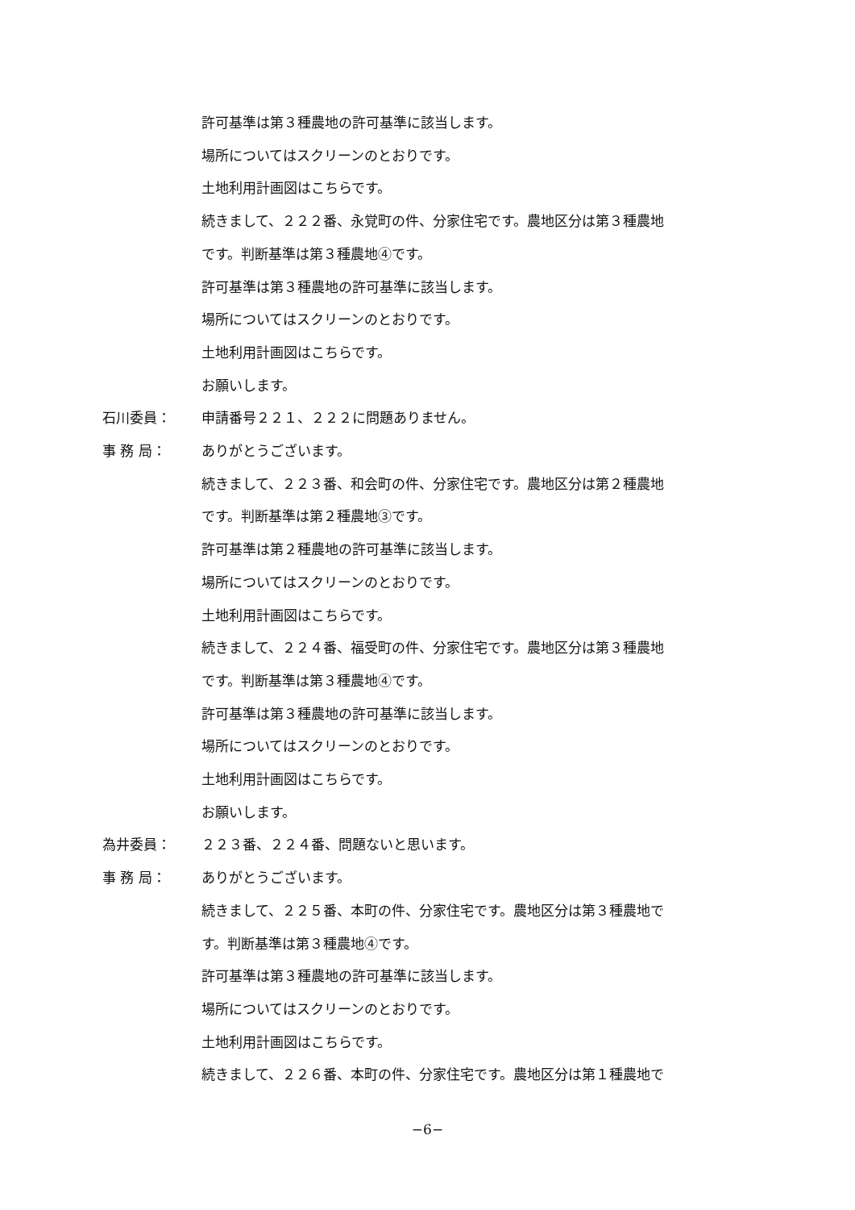許可基準は第３種農地の許可基準に該当します。
場所についてはスクリーンのとおりです。
土地利用計画図はこちらです。
続きまして、２２２番、永覚町の件、分家住宅です。農地区分は第３種農地
です。判断基準は第３種農地④です。
許可基準は第３種農地の許可基準に該当します。
場所についてはスクリーンのとおりです。
土地利用計画図はこちらです。
お願いします。
石川委員： 申請番号２２１、２２２に問題ありません。
事 務 局： ありがとうございます。
続きまして、２２３番、和会町の件、分家住宅です。農地区分は第２種農地
です。判断基準は第２種農地③です。
許可基準は第２種農地の許可基準に該当します。
場所についてはスクリーンのとおりです。
土地利用計画図はこちらです。
続きまして、２２４番、福受町の件、分家住宅です。農地区分は第３種農地
です。判断基準は第３種農地④です。
許可基準は第３種農地の許可基準に該当します。
場所についてはスクリーンのとおりです。
土地利用計画図はこちらです。
お願いします。
為井委員： ２２３番、２２４番、問題ないと思います。
事 務 局： ありがとうございます。
続きまして、２２５番、本町の件、分家住宅です。農地区分は第３種農地で
す。判断基準は第３種農地④です。
許可基準は第３種農地の許可基準に該当します。
場所についてはスクリーンのとおりです。
土地利用計画図はこちらです。
続きまして、２２６番、本町の件、分家住宅です。農地区分は第１種農地で
−6−